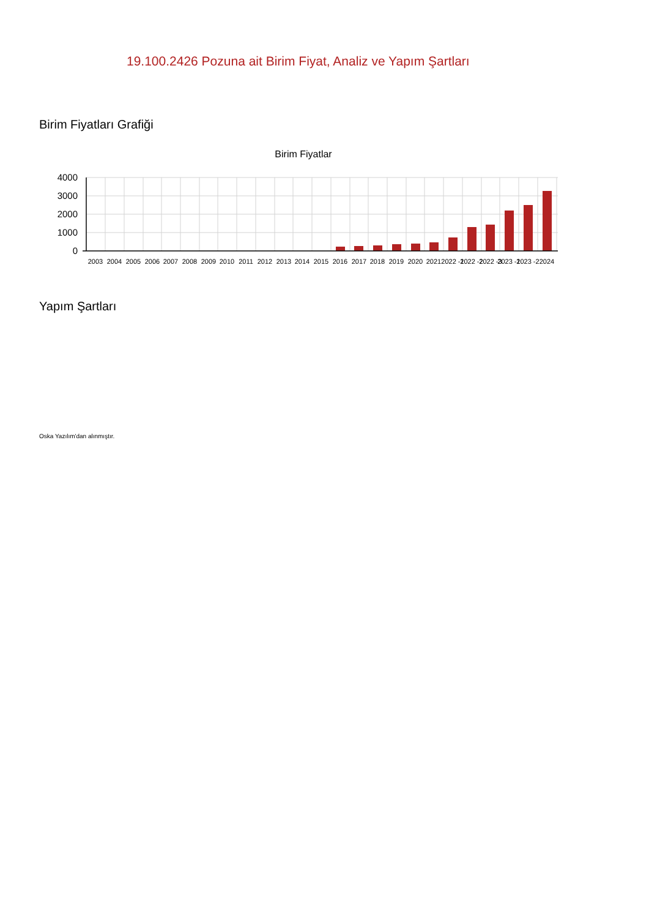19.100.2426 Pozuna ait Birim Fiyat, Analiz ve Yapım Şartları
Birim Fiyatları Grafiği
Birim Fiyatlar
4000
3000
2000
1000
0
2003
2004
2005
2006
2007
2008
2009
2010
2011
2012
2013
2014
2015
2016
2017
2018
2019
2020
2021
2022 -1
2022 -2
2022 -3
2023 -1
2023 -2
2024
Yapım Şartları
Oska Yazılım'dan alınmıştır.